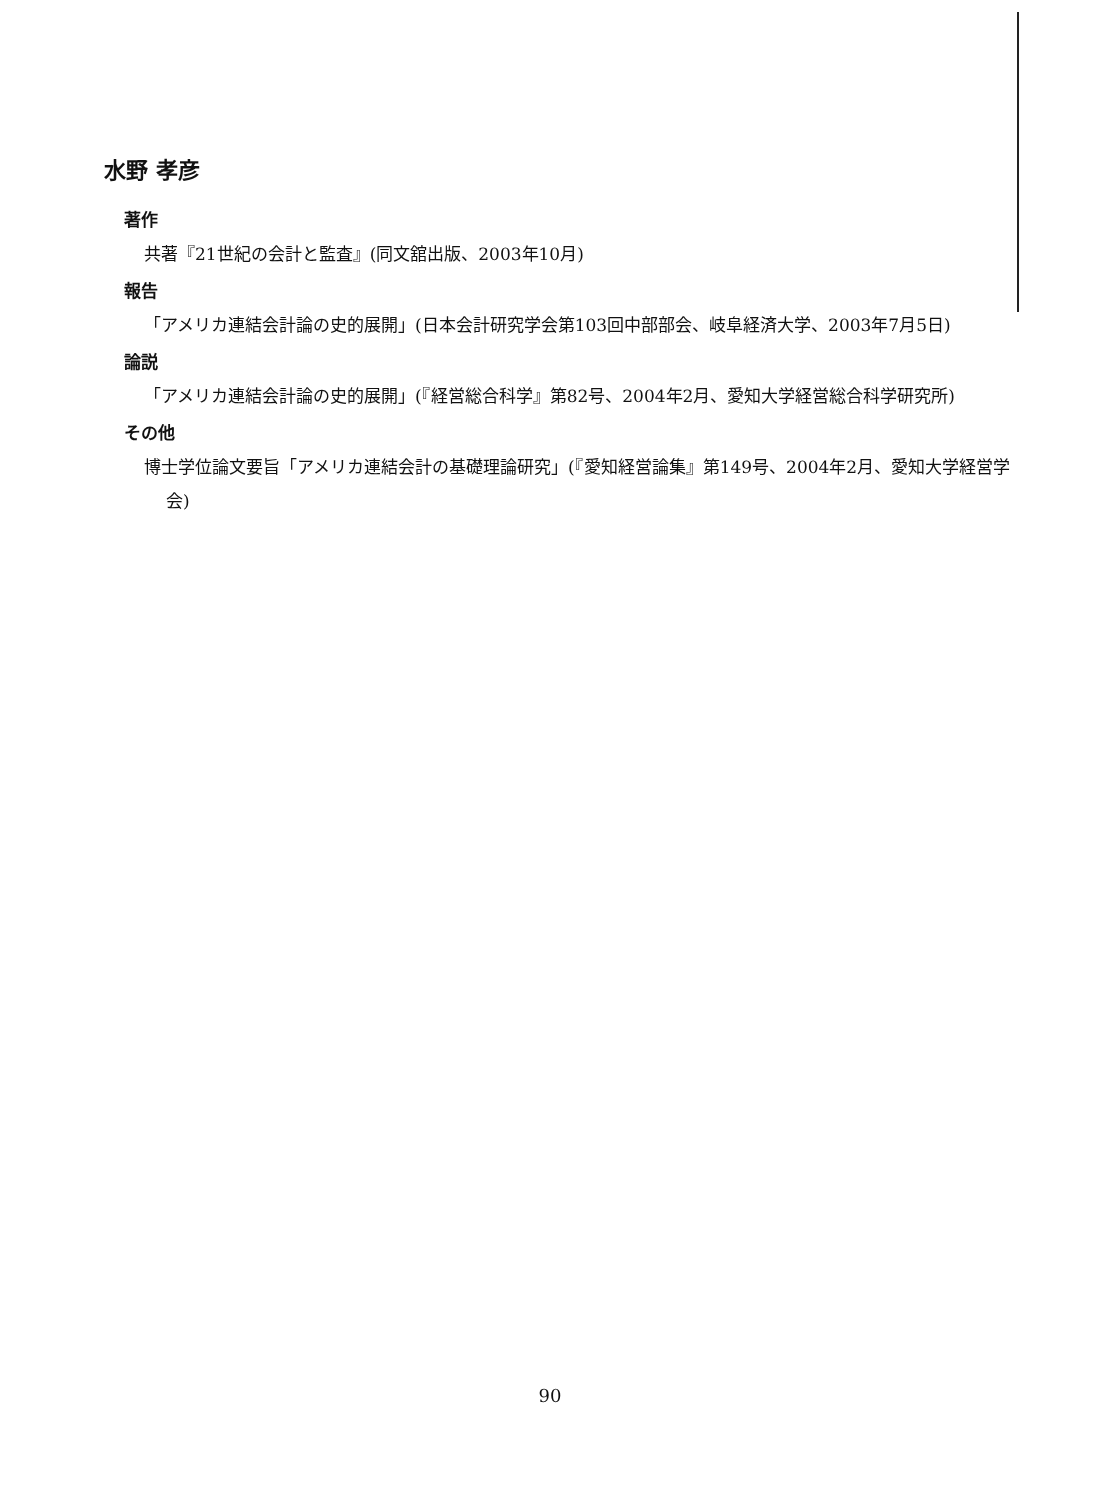水野 孝彦
著作
共著『21世紀の会計と監査』(同文舘出版、2003年10月)
報告
「アメリカ連結会計論の史的展開」(日本会計研究学会第103回中部部会、岐阜経済大学、2003年7月5日)
論説
「アメリカ連結会計論の史的展開」(『経営総合科学』第82号、2004年2月、愛知大学経営総合科学研究所)
その他
博士学位論文要旨「アメリカ連結会計の基礎理論研究」(『愛知経営論集』第149号、2004年2月、愛知大学経営学会)
90